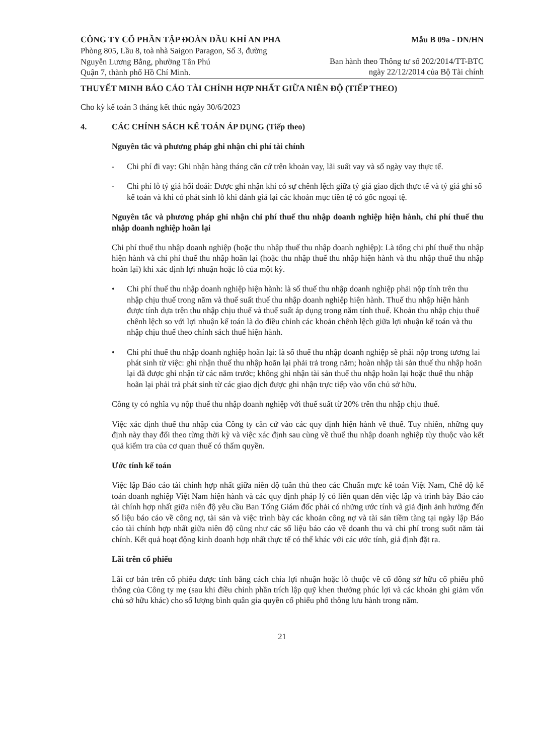CÔNG TY CỔ PHẦN TẬP ĐOÀN DẦU KHÍ AN PHA
Phòng 805, Lầu 8, toà nhà Saigon Paragon, Số 3, đường
Nguyễn Lương Bằng, phường Tân Phú
Quận 7, thành phố Hồ Chí Minh.
Mẫu B 09a - DN/HN
Ban hành theo Thông tư số 202/2014/TT-BTC
ngày 22/12/2014 của Bộ Tài chính
THUYẾT MINH BÁO CÁO TÀI CHÍNH HỢP NHẤT GIỮA NIÊN ĐỘ (TIẾP THEO)
Cho kỳ kế toán 3 tháng kết thúc ngày 30/6/2023
4. CÁC CHÍNH SÁCH KẾ TOÁN ÁP DỤNG (Tiếp theo)
Nguyên tắc và phương pháp ghi nhận chi phí tài chính
- Chi phí đi vay: Ghi nhận hàng tháng căn cứ trên khoản vay, lãi suất vay và số ngày vay thực tế.
- Chi phí lỗ tỷ giá hối đoái: Được ghi nhận khi có sự chênh lệch giữa tỷ giá giao dịch thực tế và tỷ giá ghi sổ kế toán và khi có phát sinh lỗ khi đánh giá lại các khoản mục tiền tệ có gốc ngoại tệ.
Nguyên tắc và phương pháp ghi nhận chi phí thuế thu nhập doanh nghiệp hiện hành, chi phí thuế thu nhập doanh nghiệp hoãn lại
Chi phí thuế thu nhập doanh nghiệp (hoặc thu nhập thuế thu nhập doanh nghiệp): Là tổng chi phí thuế thu nhập hiện hành và chi phí thuế thu nhập hoãn lại (hoặc thu nhập thuế thu nhập hiện hành và thu nhập thuế thu nhập hoãn lại) khi xác định lợi nhuận hoặc lỗ của một kỳ.
• Chi phí thuế thu nhập doanh nghiệp hiện hành: là số thuế thu nhập doanh nghiệp phải nộp tính trên thu nhập chịu thuế trong năm và thuế suất thuế thu nhập doanh nghiệp hiện hành. Thuế thu nhập hiện hành được tính dựa trên thu nhập chịu thuế và thuế suất áp dụng trong năm tính thuế. Khoản thu nhập chịu thuế chênh lệch so với lợi nhuận kế toán là do điều chỉnh các khoản chênh lệch giữa lợi nhuận kế toán và thu nhập chịu thuế theo chính sách thuế hiện hành.
• Chi phí thuế thu nhập doanh nghiệp hoãn lại: là số thuế thu nhập doanh nghiệp sẽ phải nộp trong tương lai phát sinh từ việc: ghi nhận thuế thu nhập hoãn lại phải trả trong năm; hoàn nhập tài sản thuế thu nhập hoãn lại đã được ghi nhận từ các năm trước; không ghi nhận tài sản thuế thu nhập hoãn lại hoặc thuế thu nhập hoãn lại phải trả phát sinh từ các giao dịch được ghi nhận trực tiếp vào vốn chủ sở hữu.
Công ty có nghĩa vụ nộp thuế thu nhập doanh nghiệp với thuế suất từ 20% trên thu nhập chịu thuế.
Việc xác định thuế thu nhập của Công ty căn cứ vào các quy định hiện hành về thuế. Tuy nhiên, những quy định này thay đổi theo từng thời kỳ và việc xác định sau cùng về thuế thu nhập doanh nghiệp tùy thuộc vào kết quả kiểm tra của cơ quan thuế có thẩm quyền.
Ước tính kế toán
Việc lập Báo cáo tài chính hợp nhất giữa niên độ tuân thủ theo các Chuẩn mực kế toán Việt Nam, Chế độ kế toán doanh nghiệp Việt Nam hiện hành và các quy định pháp lý có liên quan đến việc lập và trình bày Báo cáo tài chính hợp nhất giữa niên độ yêu cầu Ban Tổng Giám đốc phải có những ước tính và giả định ảnh hưởng đến số liệu báo cáo về công nợ, tài sản và việc trình bày các khoản công nợ và tài sản tiềm tàng tại ngày lập Báo cáo tài chính hợp nhất giữa niên độ cũng như các số liệu báo cáo về doanh thu và chi phí trong suốt năm tài chính. Kết quả hoạt động kinh doanh hợp nhất thực tế có thể khác với các ước tính, giả định đặt ra.
Lãi trên cổ phiếu
Lãi cơ bản trên cổ phiếu được tính bằng cách chia lợi nhuận hoặc lỗ thuộc về cổ đông sở hữu cổ phiếu phổ thông của Công ty mẹ (sau khi điều chỉnh phần trích lập quỹ khen thưởng phúc lợi và các khoản ghi giảm vốn chủ sở hữu khác) cho số lượng bình quân gia quyền cổ phiếu phổ thông lưu hành trong năm.
21